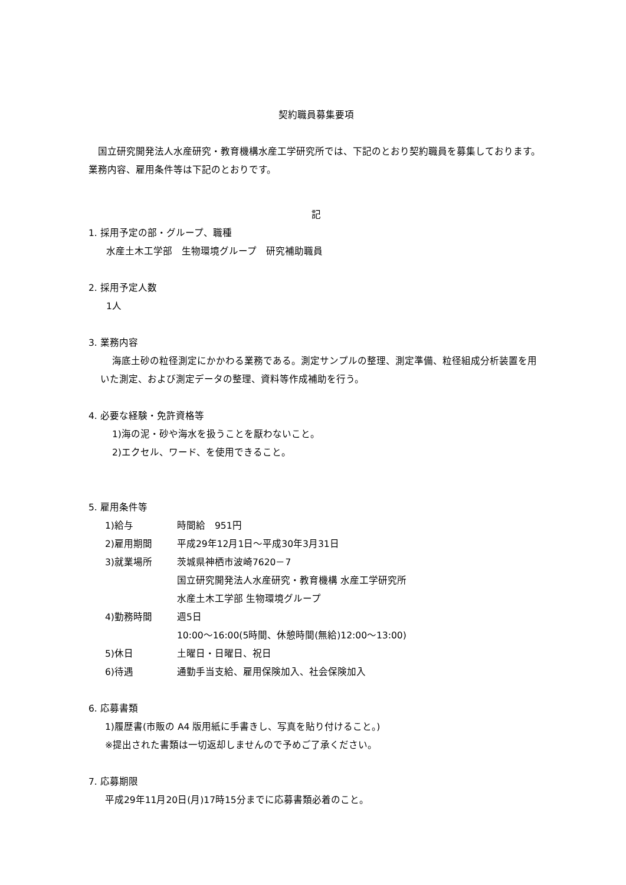契約職員募集要項
国立研究開発法人水産研究・教育機構水産工学研究所では、下記のとおり契約職員を募集しております。業務内容、雇用条件等は下記のとおりです。
記
1. 採用予定の部・グループ、職種
水産土木工学部　生物環境グループ　研究補助職員
2. 採用予定人数
1人
3. 業務内容
海底土砂の粒径測定にかかわる業務である。測定サンプルの整理、測定準備、粒径組成分析装置を用いた測定、および測定データの整理、資料等作成補助を行う。
4. 必要な経験・免許資格等
1)海の泥・砂や海水を扱うことを厭わないこと。
2)エクセル、ワード、を使用できること。
5. 雇用条件等
1)給与 時間給　951円
2)雇用期間 平成29年12月1日～平成30年3月31日
3)就業場所 茨城県神栖市波崎7620－7
国立研究開発法人水産研究・教育機構 水産工学研究所
水産土木工学部 生物環境グループ
4)勤務時間 週5日
10:00～16:00(5時間、休憩時間(無給)12:00～13:00)
5)休日 土曜日・日曜日、祝日
6)待遇 通勤手当支給、雇用保険加入、社会保険加入
6. 応募書類
1)履歴書(市販の A4 版用紙に手書きし、写真を貼り付けること。)
※提出された書類は一切返却しませんので予めご了承ください。
7. 応募期限
平成29年11月20日(月)17時15分までに応募書類必着のこと。